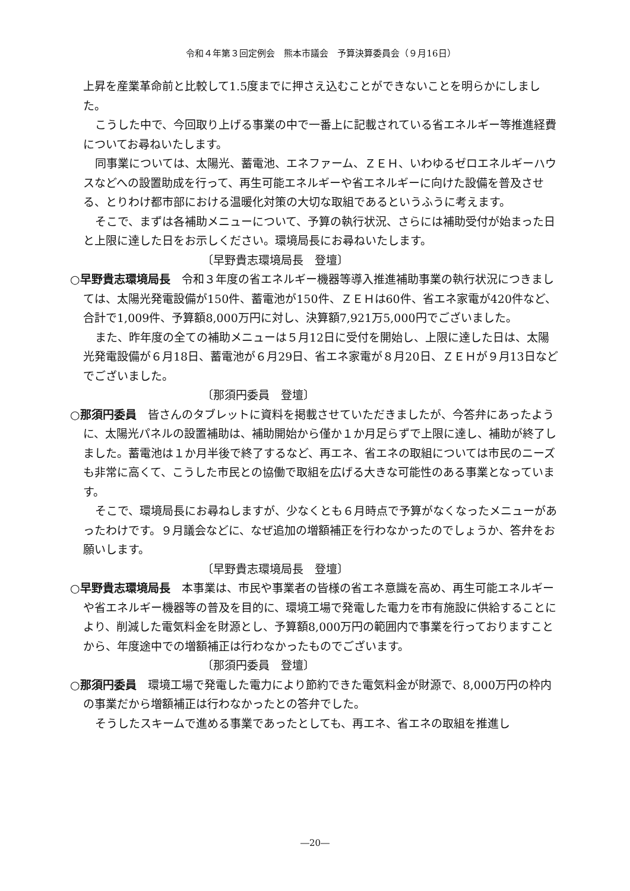令和４年第３回定例会　熊本市議会　予算決算委員会（９月16日）
上昇を産業革命前と比較して1.5度までに押さえ込むことができないことを明らかにしました。
こうした中で、今回取り上げる事業の中で一番上に記載されている省エネルギー等推進経費についてお尋ねいたします。
同事業については、太陽光、蓄電池、エネファーム、ＺＥＨ、いわゆるゼロエネルギーハウスなどへの設置助成を行って、再生可能エネルギーや省エネルギーに向けた設備を普及させる、とりわけ都市部における温暖化対策の大切な取組であるというふうに考えます。
そこで、まずは各補助メニューについて、予算の執行状況、さらには補助受付が始まった日と上限に達した日をお示しください。環境局長にお尋ねいたします。
〔早野貴志環境局長　登壇〕
○早野貴志環境局長　令和３年度の省エネルギー機器等導入推進補助事業の執行状況につきましては、太陽光発電設備が150件、蓄電池が150件、ＺＥＨは60件、省エネ家電が420件など、合計で1,009件、予算額8,000万円に対し、決算額7,921万5,000円でございました。
また、昨年度の全ての補助メニューは５月12日に受付を開始し、上限に達した日は、太陽光発電設備が６月18日、蓄電池が６月29日、省エネ家電が８月20日、ＺＥＨが９月13日などでございました。
〔那須円委員　登壇〕
○那須円委員　皆さんのタブレットに資料を掲載させていただきましたが、今答弁にあったように、太陽光パネルの設置補助は、補助開始から僅か１か月足らずで上限に達し、補助が終了しました。蓄電池は１か月半後で終了するなど、再エネ、省エネの取組については市民のニーズも非常に高くて、こうした市民との協働で取組を広げる大きな可能性のある事業となっています。
そこで、環境局長にお尋ねしますが、少なくとも６月時点で予算がなくなったメニューがあったわけです。９月議会などに、なぜ追加の増額補正を行わなかったのでしょうか、答弁をお願いします。
〔早野貴志環境局長　登壇〕
○早野貴志環境局長　本事業は、市民や事業者の皆様の省エネ意識を高め、再生可能エネルギーや省エネルギー機器等の普及を目的に、環境工場で発電した電力を市有施設に供給することにより、削減した電気料金を財源とし、予算額8,000万円の範囲内で事業を行っておりますことから、年度途中での増額補正は行わなかったものでございます。
〔那須円委員　登壇〕
○那須円委員　環境工場で発電した電力により節約できた電気料金が財源で、8,000万円の枠内の事業だから増額補正は行わなかったとの答弁でした。
そうしたスキームで進める事業であったとしても、再エネ、省エネの取組を推進し
―20―